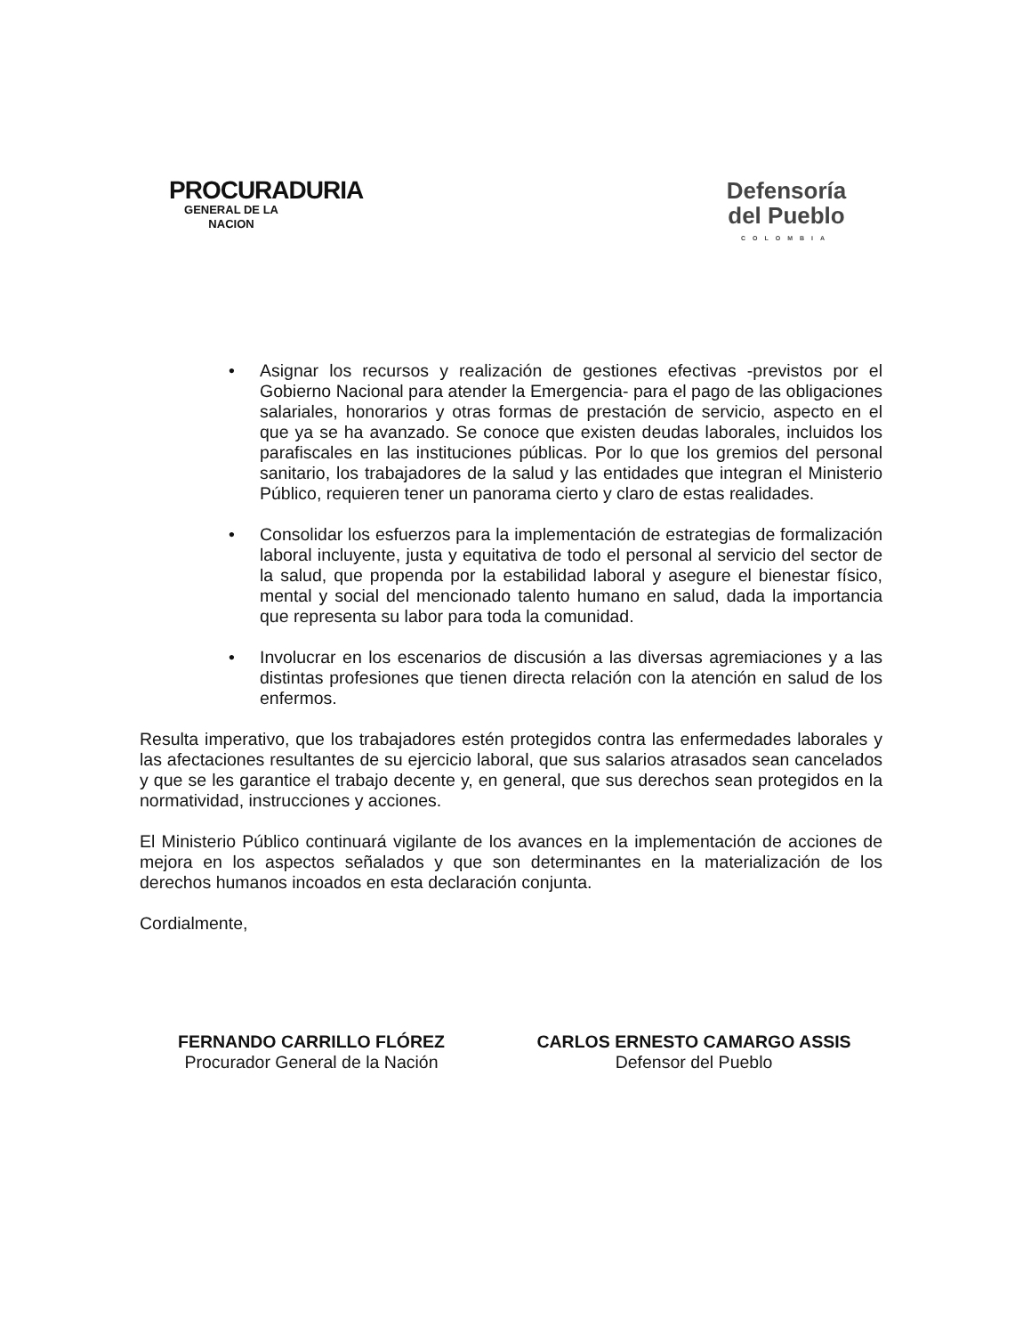PROCURADURIA
GENERAL DE LA NACION
Defensoría
del Pueblo
COLOMBIA
• Asignar los recursos y realización de gestiones efectivas -previstos por el Gobierno Nacional para atender la Emergencia- para el pago de las obligaciones salariales, honorarios y otras formas de prestación de servicio, aspecto en el que ya se ha avanzado. Se conoce que existen deudas laborales, incluidos los parafiscales en las instituciones públicas. Por lo que los gremios del personal sanitario, los trabajadores de la salud y las entidades que integran el Ministerio Público, requieren tener un panorama cierto y claro de estas realidades.
• Consolidar los esfuerzos para la implementación de estrategias de formalización laboral incluyente, justa y equitativa de todo el personal al servicio del sector de la salud, que propenda por la estabilidad laboral y asegure el bienestar físico, mental y social del mencionado talento humano en salud, dada la importancia que representa su labor para toda la comunidad.
• Involucrar en los escenarios de discusión a las diversas agremiaciones y a las distintas profesiones que tienen directa relación con la atención en salud de los enfermos.
Resulta imperativo, que los trabajadores estén protegidos contra las enfermedades laborales y las afectaciones resultantes de su ejercicio laboral, que sus salarios atrasados sean cancelados y que se les garantice el trabajo decente y, en general, que sus derechos sean protegidos en la normatividad, instrucciones y acciones.
El Ministerio Público continuará vigilante de los avances en la implementación de acciones de mejora en los aspectos señalados y que son determinantes en la materialización de los derechos humanos incoados en esta declaración conjunta.
Cordialmente,
FERNANDO CARRILLO FLÓREZ
Procurador General de la Nación
CARLOS ERNESTO CAMARGO ASSIS
Defensor del Pueblo